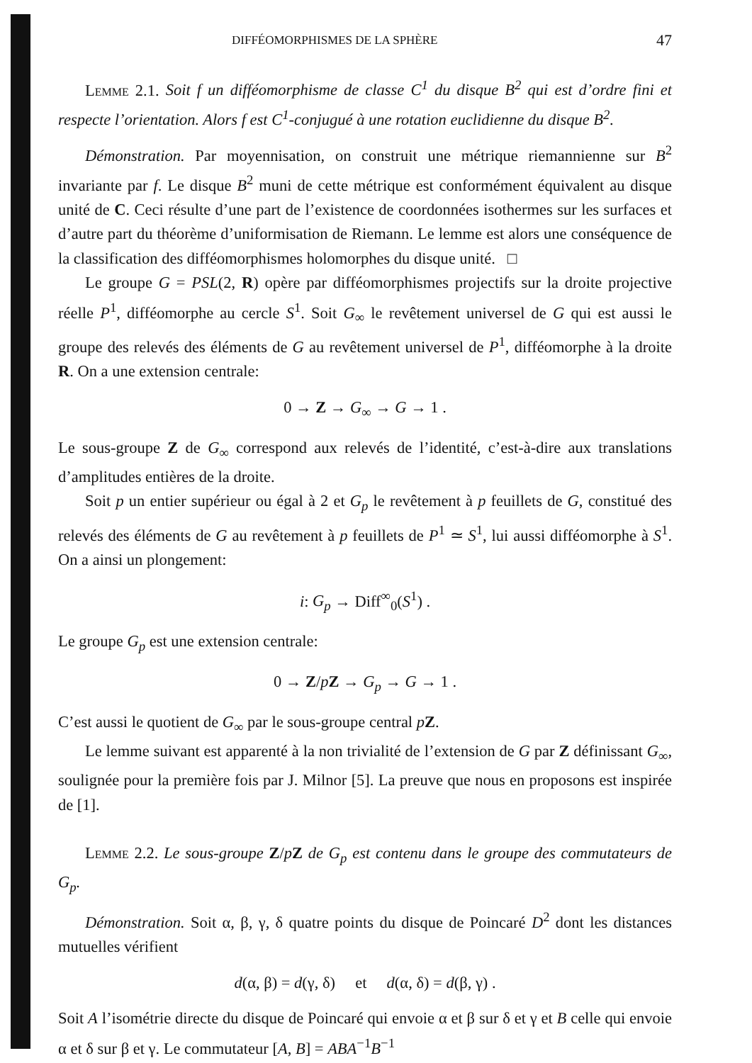DIFFÉOMORPHISMES DE LA SPHÈRE 47
Lemme 2.1. Soit f un difféomorphisme de classe C<sup>1</sup> du disque B<sup>2</sup> qui est d’ordre fini et respecte l’orientation. Alors f est C<sup>1</sup>-conjugué à une rotation euclidienne du disque B<sup>2</sup>.
Démonstration. Par moyennisation, on construit une métrique riemannienne sur B<sup>2</sup> invariante par f. Le disque B<sup>2</sup> muni de cette métrique est conformément équivalent au disque unité de C. Ceci résulte d’une part de l’existence de coordonnées isothermes sur les surfaces et d’autre part du théorème d’uniformisation de Riemann. Le lemme est alors une conséquence de la classification des difféomorphismes holomorphes du disque unité. □
Le groupe G = PSL(2, R) opère par difféomorphismes projectifs sur la droite projective réelle P<sup>1</sup>, difféomorphe au cercle S<sup>1</sup>. Soit G<sub>∞</sub> le revêtement universel de G qui est aussi le groupe des relevés des éléments de G au revêtement universel de P<sup>1</sup>, difféomorphe à la droite R. On a une extension centrale:
0 → Z → G<sub>∞</sub> → G → 1 .
Le sous-groupe Z de G<sub>∞</sub> correspond aux relevés de l’identité, c’est-à-dire aux translations d’amplitudes entières de la droite.
Soit p un entier supérieur ou égal à 2 et G<sub>p</sub> le revêtement à p feuillets de G, constitué des relevés des éléments de G au revêtement à p feuillets de P<sup>1</sup> ≃ S<sup>1</sup>, lui aussi difféomorphe à S<sup>1</sup>. On a ainsi un plongement:
i: G<sub>p</sub> → Diff<sup>∞</sup><sub>0</sub>(S<sup>1</sup>) .
Le groupe G<sub>p</sub> est une extension centrale:
0 → Z/pZ → G<sub>p</sub> → G → 1 .
C’est aussi le quotient de G<sub>∞</sub> par le sous-groupe central pZ.
Le lemme suivant est apparenté à la non trivialité de l’extension de G par Z définissant G<sub>∞</sub>, soulignée pour la première fois par J. Milnor [5]. La preuve que nous en proposons est inspirée de [1].
Lemme 2.2. Le sous-groupe Z/pZ de G<sub>p</sub> est contenu dans le groupe des commutateurs de G<sub>p</sub>.
Démonstration. Soit α, β, γ, δ quatre points du disque de Poincaré D<sup>2</sup> dont les distances mutuelles vérifient
d(α, β) = d(γ, δ) et d(α, δ) = d(β, γ) .
Soit A l’isométrie directe du disque de Poincaré qui envoie α et β sur δ et γ et B celle qui envoie α et δ sur β et γ. Le commutateur [A, B] = ABA<sup>−1</sup>B<sup>−1</sup>